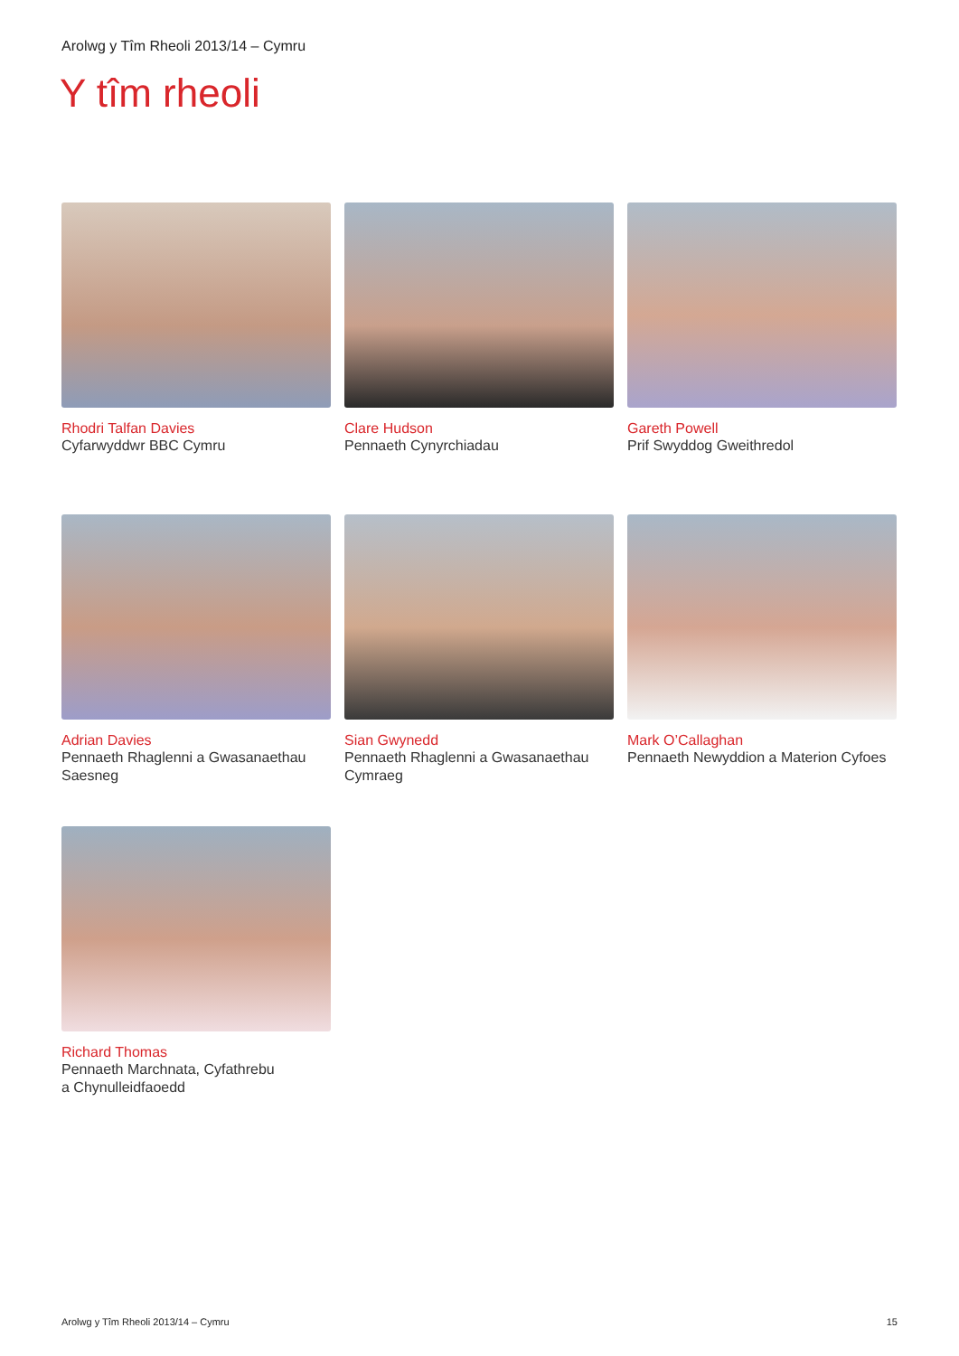Arolwg y Tîm Rheoli 2013/14 – Cymru
Y tîm rheoli
Rhodri Talfan Davies
Cyfarwyddwr BBC Cymru
Clare Hudson
Pennaeth Cynyrchiadau
Gareth Powell
Prif Swyddog Gweithredol
Adrian Davies
Pennaeth Rhaglenni a Gwasanaethau
Saesneg
Sian Gwynedd
Pennaeth Rhaglenni a Gwasanaethau
Cymraeg
Mark O’Callaghan
Pennaeth Newyddion a Materion Cyfoes
Richard Thomas
Pennaeth Marchnata, Cyfathrebu
a Chynulleidfaoedd
Arolwg y Tîm Rheoli 2013/14 – Cymru 15